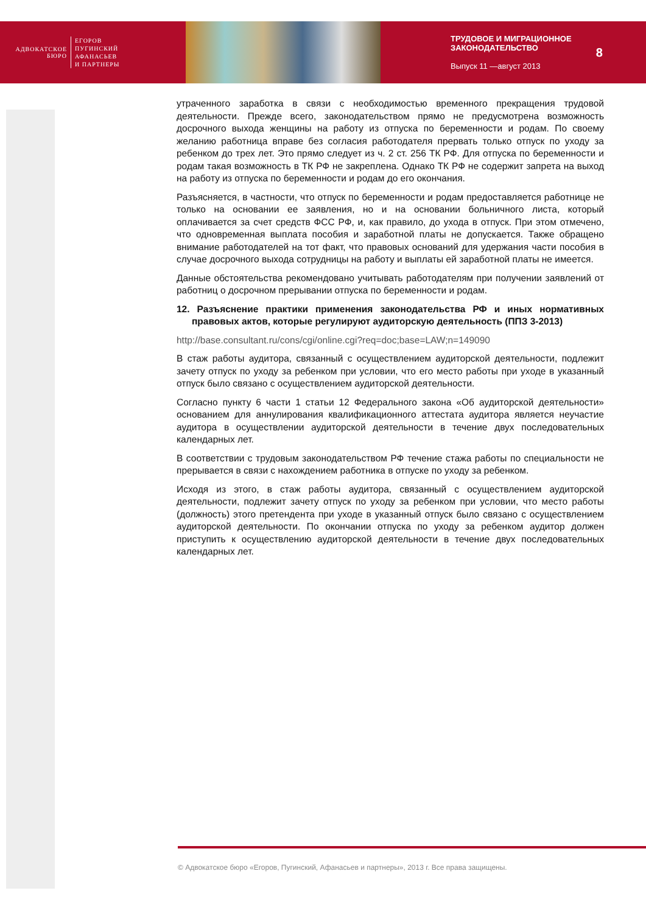АДВОКАТСКОЕ БЮРО
ЕГОРОВ
ПУГИНСКИЙ
АФАНАСЬЕВ
И ПАРТНЕРЫ
ТРУДОВОЕ И МИГРАЦИОННОЕ
ЗАКОНОДАТЕЛЬСТВО
Выпуск 11 —август 2013
8
утраченного заработка в связи с необходимостью временного прекращения трудовой деятельности. Прежде всего, законодательством прямо не предусмотрена возможность досрочного выхода женщины на работу из отпуска по беременности и родам. По своему желанию работница вправе без согласия работодателя прервать только отпуск по уходу за ребенком до трех лет. Это прямо следует из ч. 2 ст. 256 ТК РФ. Для отпуска по беременности и родам такая возможность в ТК РФ не закреплена. Однако ТК РФ не содержит запрета на выход на работу из отпуска по беременности и родам до его окончания.
Разъясняется, в частности, что отпуск по беременности и родам предоставляется работнице не только на основании ее заявления, но и на основании больничного листа, который оплачивается за счет средств ФСС РФ, и, как правило, до ухода в отпуск. При этом отмечено, что одновременная выплата пособия и заработной платы не допускается. Также обращено внимание работодателей на тот факт, что правовых оснований для удержания части пособия в случае досрочного выхода сотрудницы на работу и выплаты ей заработной платы не имеется.
Данные обстоятельства рекомендовано учитывать работодателям при получении заявлений от работниц о досрочном прерывании отпуска по беременности и родам.
12. Разъяснение практики применения законодательства РФ и иных нормативных правовых актов, которые регулируют аудиторскую деятельность (ППЗ 3-2013)
http://base.consultant.ru/cons/cgi/online.cgi?req=doc;base=LAW;n=149090
В стаж работы аудитора, связанный с осуществлением аудиторской деятельности, подлежит зачету отпуск по уходу за ребенком при условии, что его место работы при уходе в указанный отпуск было связано с осуществлением аудиторской деятельности.
Согласно пункту 6 части 1 статьи 12 Федерального закона «Об аудиторской деятельности» основанием для аннулирования квалификационного аттестата аудитора является неучастие аудитора в осуществлении аудиторской деятельности в течение двух последовательных календарных лет.
В соответствии с трудовым законодательством РФ течение стажа работы по специальности не прерывается в связи с нахождением работника в отпуске по уходу за ребенком.
Исходя из этого, в стаж работы аудитора, связанный с осуществлением аудиторской деятельности, подлежит зачету отпуск по уходу за ребенком при условии, что место работы (должность) этого претендента при уходе в указанный отпуск было связано с осуществлением аудиторской деятельности. По окончании отпуска по уходу за ребенком аудитор должен приступить к осуществлению аудиторской деятельности в течение двух последовательных календарных лет.
© Адвокатское бюро «Егоров, Пугинский, Афанасьев и партнеры», 2013 г. Все права защищены.